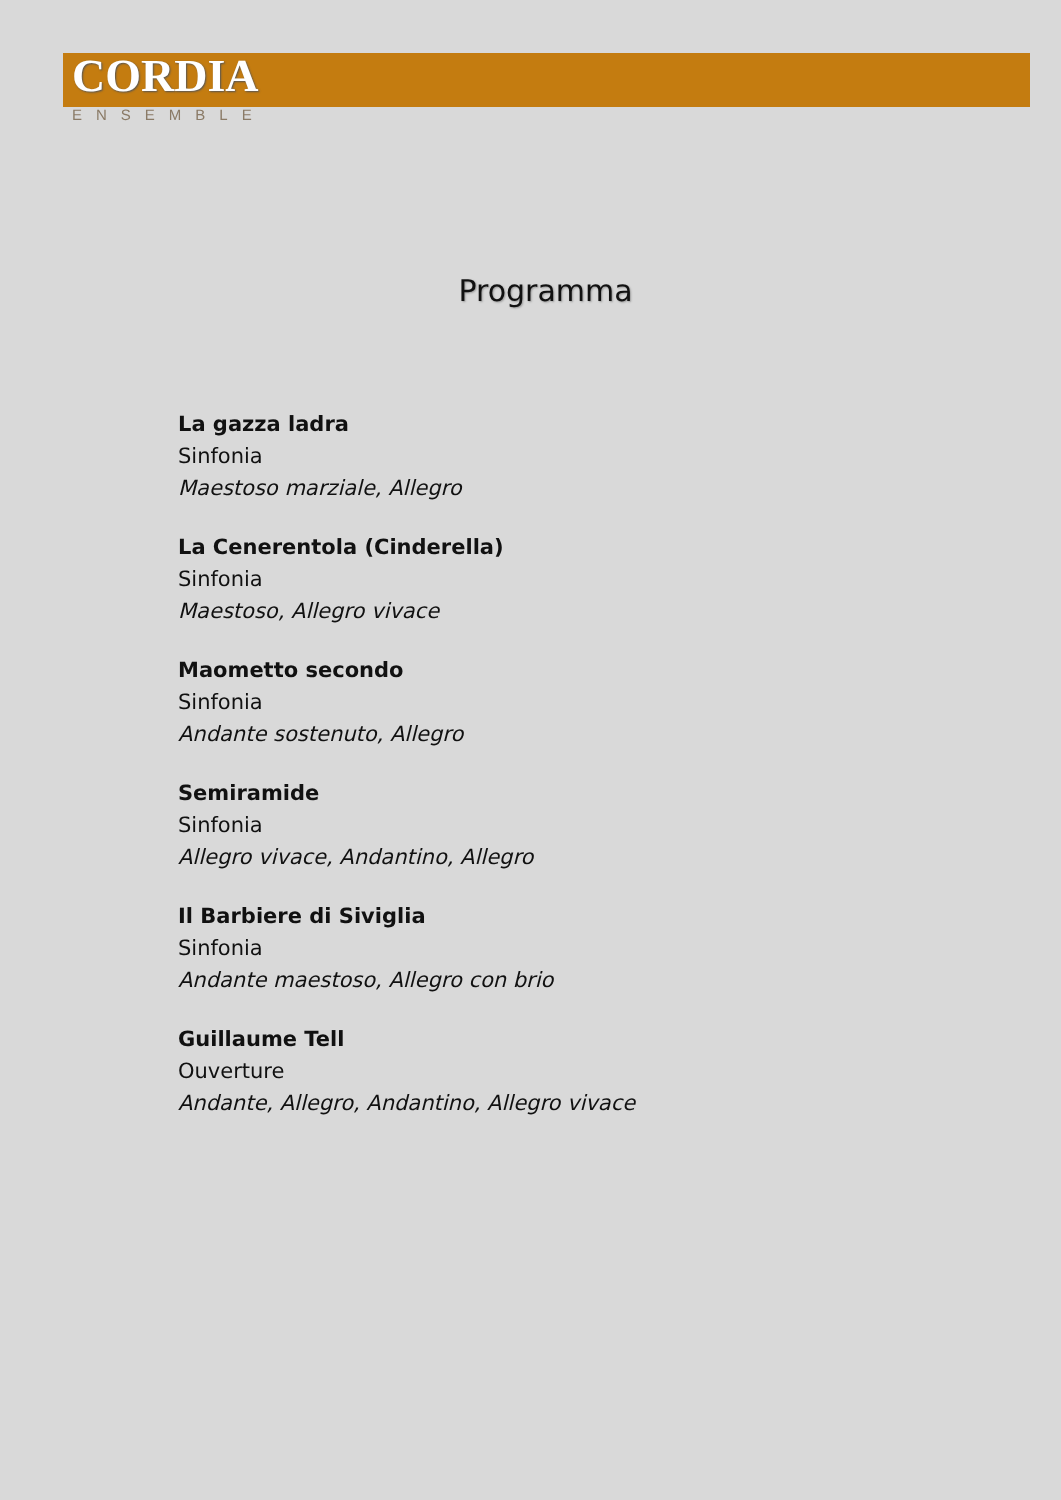CORDIA
ENSEMBLE
Programma
La gazza ladra
Sinfonia
Maestoso marziale, Allegro
La Cenerentola (Cinderella)
Sinfonia
Maestoso, Allegro vivace
Maometto secondo
Sinfonia
Andante sostenuto, Allegro
Semiramide
Sinfonia
Allegro vivace, Andantino, Allegro
Il Barbiere di Siviglia
Sinfonia
Andante maestoso, Allegro con brio
Guillaume Tell
Ouverture
Andante, Allegro, Andantino, Allegro vivace